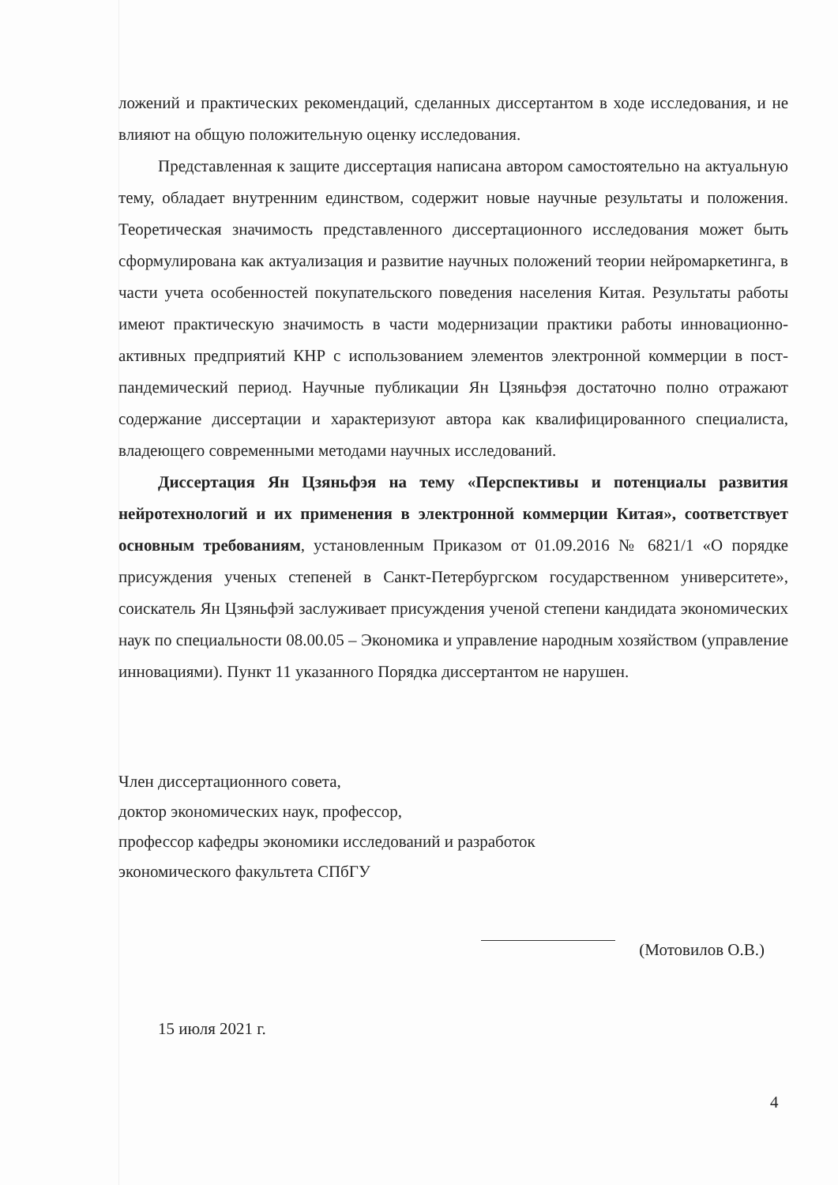ложений и практических рекомендаций, сделанных диссертантом в ходе исследования, и не влияют на общую положительную оценку исследования.
Представленная к защите диссертация написана автором самостоятельно на актуальную тему, обладает внутренним единством, содержит новые научные результаты и положения. Теоретическая значимость представленного диссертационного исследования может быть сформулирована как актуализация и развитие научных положений теории нейромаркетинга, в части учета особенностей покупательского поведения населения Китая. Результаты работы имеют практическую значимость в части модернизации практики работы инновационно-активных предприятий КНР с использованием элементов электронной коммерции в пост-пандемический период. Научные публикации Ян Цзяньфэя достаточно полно отражают содержание диссертации и характеризуют автора как квалифицированного специалиста, владеющего современными методами научных исследований.
Диссертация Ян Цзяньфэя на тему «Перспективы и потенциалы развития нейротехнологий и их применения в электронной коммерции Китая», соответствует основным требованиям, установленным Приказом от 01.09.2016 № 6821/1 «О порядке присуждения ученых степеней в Санкт-Петербургском государственном университете», соискатель Ян Цзяньфэй заслуживает присуждения ученой степени кандидата экономических наук по специальности 08.00.05 – Экономика и управление народным хозяйством (управление инновациями). Пункт 11 указанного Порядка диссертантом не нарушен.
Член диссертационного совета,
доктор экономических наук, профессор,
профессор кафедры экономики исследований и разработок
экономического факультета СПбГУ
(Мотовилов О.В.)
15 июля 2021 г.
4